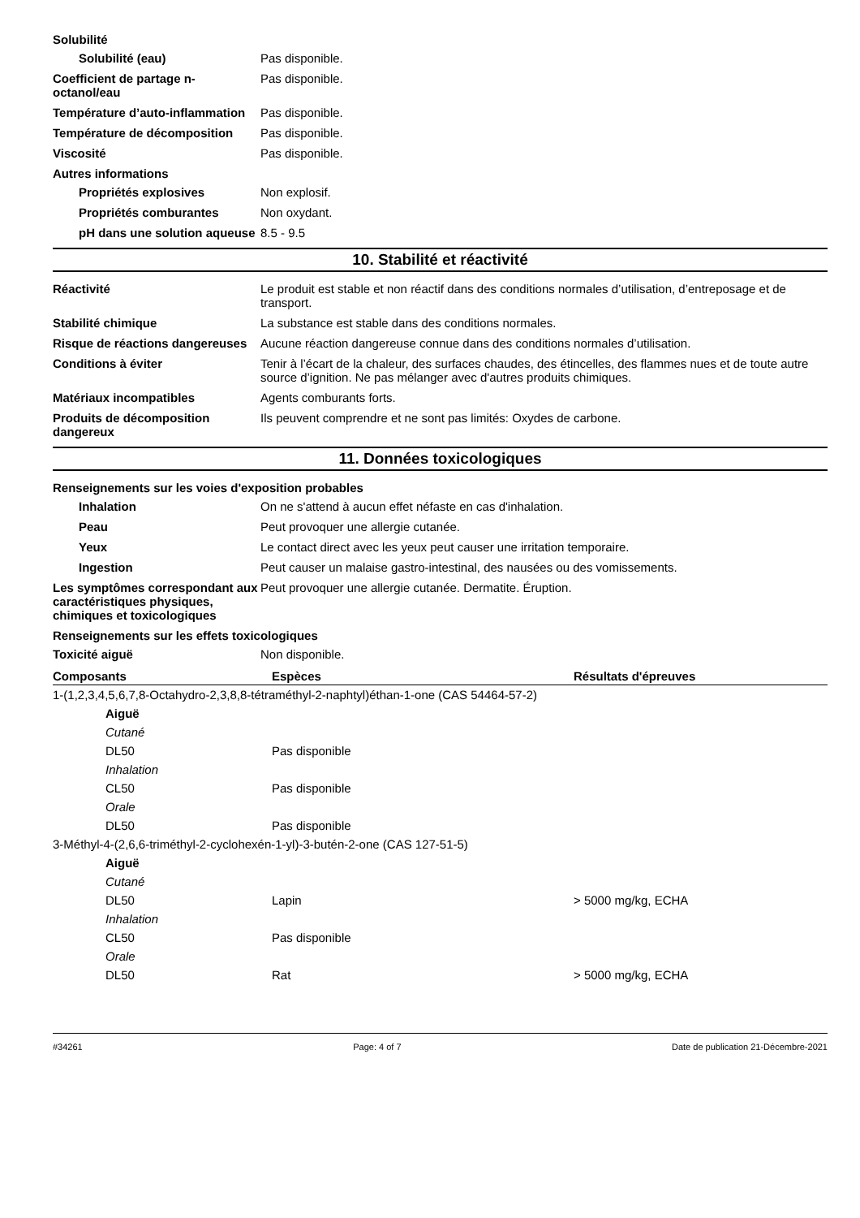Solubilité
Solubilité (eau) Pas disponible.
Coefficient de partage n-octanol/eau
Pas disponible.
Température d’auto-inflammation
Pas disponible.
Température de décomposition Pas disponible.
Viscosité Pas disponible.
Autres informations
Propriétés explosives Non explosif.
Propriétés comburantes Non oxydant.
pH dans une solution aqueuse
8.5 - 9.5
10. Stabilité et réactivité
Réactivité Le produit est stable et non réactif dans des conditions normales d’utilisation, d’entreposage et de transport.
Stabilité chimique La substance est stable dans des conditions normales.
Risque de réactions dangereuses
Aucune réaction dangereuse connue dans des conditions normales d’utilisation.
Conditions à éviter Tenir à l’écart de la chaleur, des surfaces chaudes, des étincelles, des flammes nues et de toute autre source d’ignition. Ne pas mélanger avec d'autres produits chimiques.
Matériaux incompatibles Agents comburants forts.
Produits de décomposition dangereux
Ils peuvent comprendre et ne sont pas limités: Oxydes de carbone.
11. Données toxicologiques
Renseignements sur les voies d'exposition probables
Inhalation On ne s'attend à aucun effet néfaste en cas d'inhalation.
Peau Peut provoquer une allergie cutanée.
Yeux Le contact direct avec les yeux peut causer une irritation temporaire.
Ingestion Peut causer un malaise gastro-intestinal, des nausées ou des vomissements.
Les symptômes correspondant aux caractéristiques physiques, chimiques et toxicologiques
Peut provoquer une allergie cutanée. Dermatite. Éruption.
Renseignements sur les effets toxicologiques
Toxicité aiguë Non disponible.
| Composants | Espèces | Résultats d'épreuves |
| --- | --- | --- |
| 1-(1,2,3,4,5,6,7,8-Octahydro-2,3,8,8-tétraméthyl-2-naphtyl)éthan-1-one (CAS 54464-57-2) | | |
| Aiguë | | |
| Cutané | | |
| DL50 | Pas disponible | |
| Inhalation | | |
| CL50 | Pas disponible | |
| Orale | | |
| DL50 | Pas disponible | |
| 3-Méthyl-4-(2,6,6-triméthyl-2-cyclohexén-1-yl)-3-butén-2-one (CAS 127-51-5) | | |
| Aiguë | | |
| Cutané | | |
| DL50 | Lapin | > 5000 mg/kg, ECHA |
| Inhalation | | |
| CL50 | Pas disponible | |
| Orale | | |
| DL50 | Rat | > 5000 mg/kg, ECHA |
#34261 Page: 4 of 7 Date de publication 21-Décembre-2021